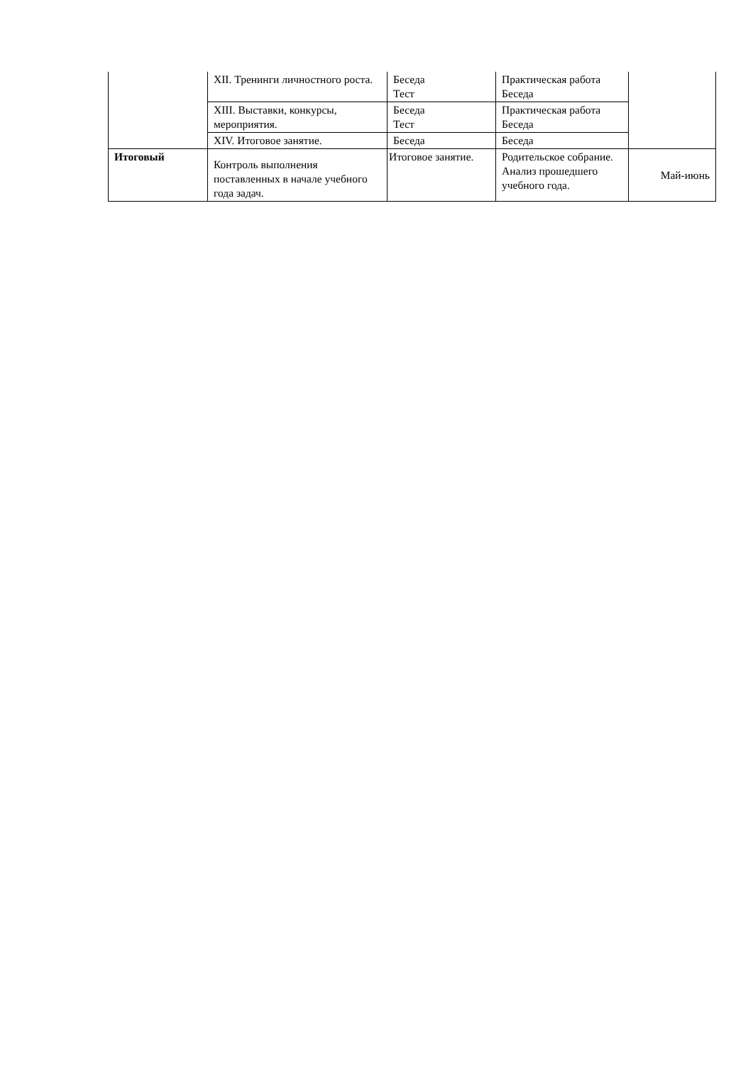| | XII. Тренинги личностного роста. | Беседа Тест | Практическая работа Беседа | |
| | XIII. Выставки, конкурсы, мероприятия. | Беседа Тест | Практическая работа Беседа | |
| | XIV. Итоговое занятие. | Беседа | Беседа | |
| Итоговый | Контроль выполнения поставленных в начале учебного года задач. | Итоговое занятие. | Родительское собрание. Анализ прошедшего учебного года. | Май-июнь |